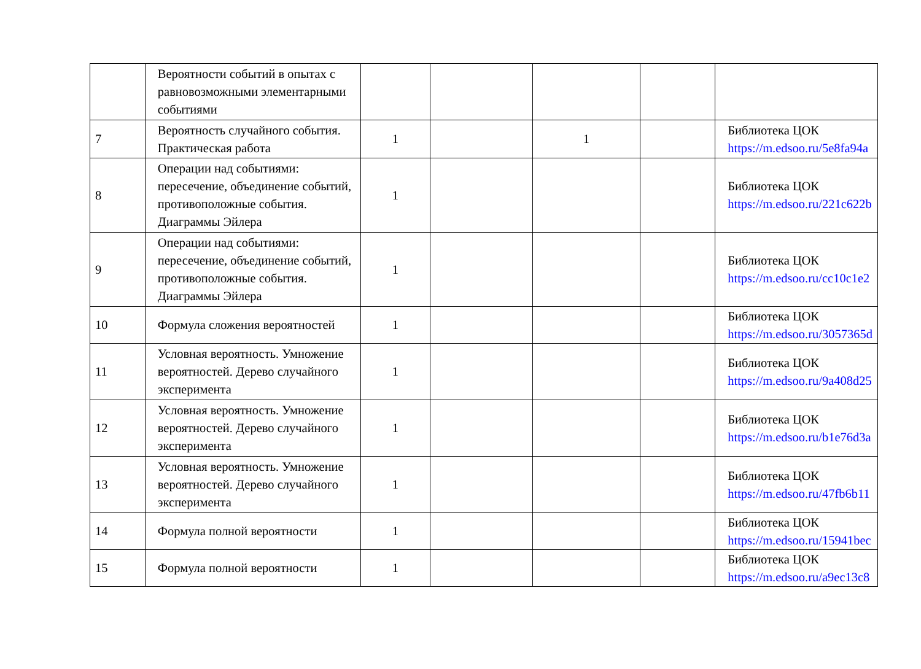| | Вероятности событий в опытах с равновозможными элементарными событиями | | | | | |
| 7 | Вероятность случайного события. Практическая работа | 1 | | 1 | | Библиотека ЦОК https://m.edsoo.ru/5e8fa94a |
| 8 | Операции над событиями: пересечение, объединение событий, противоположные события. Диаграммы Эйлера | 1 | | | | Библиотека ЦОК https://m.edsoo.ru/221c622b |
| 9 | Операции над событиями: пересечение, объединение событий, противоположные события. Диаграммы Эйлера | 1 | | | | Библиотека ЦОК https://m.edsoo.ru/cc10c1e2 |
| 10 | Формула сложения вероятностей | 1 | | | | Библиотека ЦОК https://m.edsoo.ru/3057365d |
| 11 | Условная вероятность. Умножение вероятностей. Дерево случайного эксперимента | 1 | | | | Библиотека ЦОК https://m.edsoo.ru/9a408d25 |
| 12 | Условная вероятность. Умножение вероятностей. Дерево случайного эксперимента | 1 | | | | Библиотека ЦОК https://m.edsoo.ru/b1e76d3a |
| 13 | Условная вероятность. Умножение вероятностей. Дерево случайного эксперимента | 1 | | | | Библиотека ЦОК https://m.edsoo.ru/47fb6b11 |
| 14 | Формула полной вероятности | 1 | | | | Библиотека ЦОК https://m.edsoo.ru/15941bec |
| 15 | Формула полной вероятности | 1 | | | | Библиотека ЦОК https://m.edsoo.ru/a9ec13c8 |